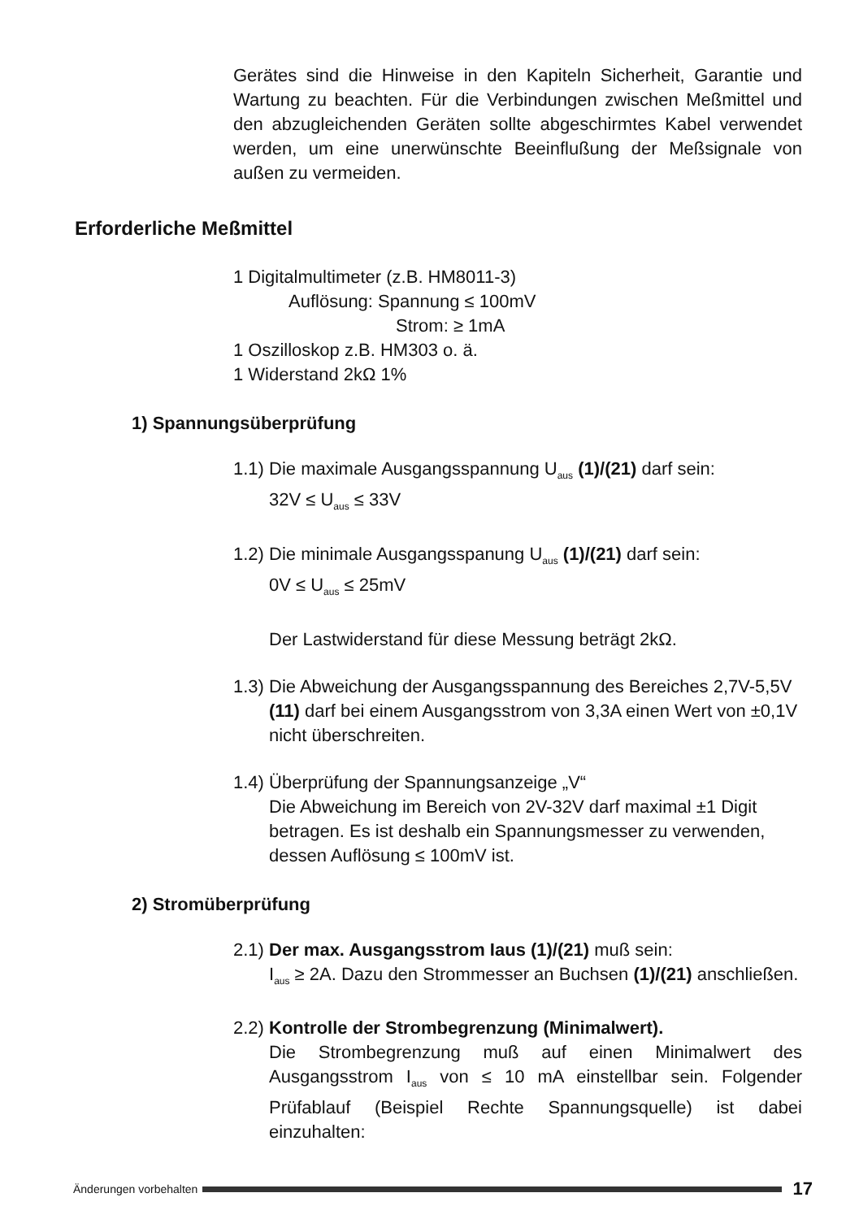Gerätes sind die Hinweise in den Kapiteln Sicherheit, Garantie und Wartung zu beachten. Für die Verbindungen zwischen Meßmittel und den abzugleichenden Geräten sollte abgeschirmtes Kabel verwendet werden, um eine unerwünschte Beeinflußung der Meßsignale von außen zu vermeiden.
Erforderliche Meßmittel
1 Digitalmultimeter (z.B. HM8011-3)
Auflösung: Spannung ≤ 100mV
Strom: ≥ 1mA
1 Oszilloskop z.B. HM303 o. ä.
1 Widerstand 2kΩ 1%
1) Spannungsüberprüfung
1.1) Die maximale Ausgangsspannung U<sub>aus</sub> (1)/(21) darf sein:
32V ≤ U<sub>aus</sub> ≤ 33V
1.2) Die minimale Ausgangsspanung U<sub>aus</sub> (1)/(21) darf sein:
0V ≤ U<sub>aus</sub> ≤ 25mV
Der Lastwiderstand für diese Messung beträgt 2kΩ.
1.3) Die Abweichung der Ausgangsspannung des Bereiches 2,7V-5,5V (11) darf bei einem Ausgangsstrom von 3,3A einen Wert von ±0,1V nicht überschreiten.
1.4) Überprüfung der Spannungsanzeige „V“
Die Abweichung im Bereich von 2V-32V darf maximal ±1 Digit betragen. Es ist deshalb ein Spannungsmesser zu verwenden, dessen Auflösung ≤ 100mV ist.
2) Stromüberprüfung
2.1) Der max. Ausgangsstrom Iaus (1)/(21) muß sein:
I<sub>aus</sub> ≥ 2A. Dazu den Strommesser an Buchsen (1)/(21) anschließen.
2.2) Kontrolle der Strombegrenzung (Minimalwert).
Die Strombegrenzung muß auf einen Minimalwert des Ausgangsstrom I<sub>aus</sub> von ≤ 10 mA einstellbar sein. Folgender Prüfablauf (Beispiel Rechte Spannungsquelle) ist dabei einzuhalten:
Änderungen vorbehalten 17